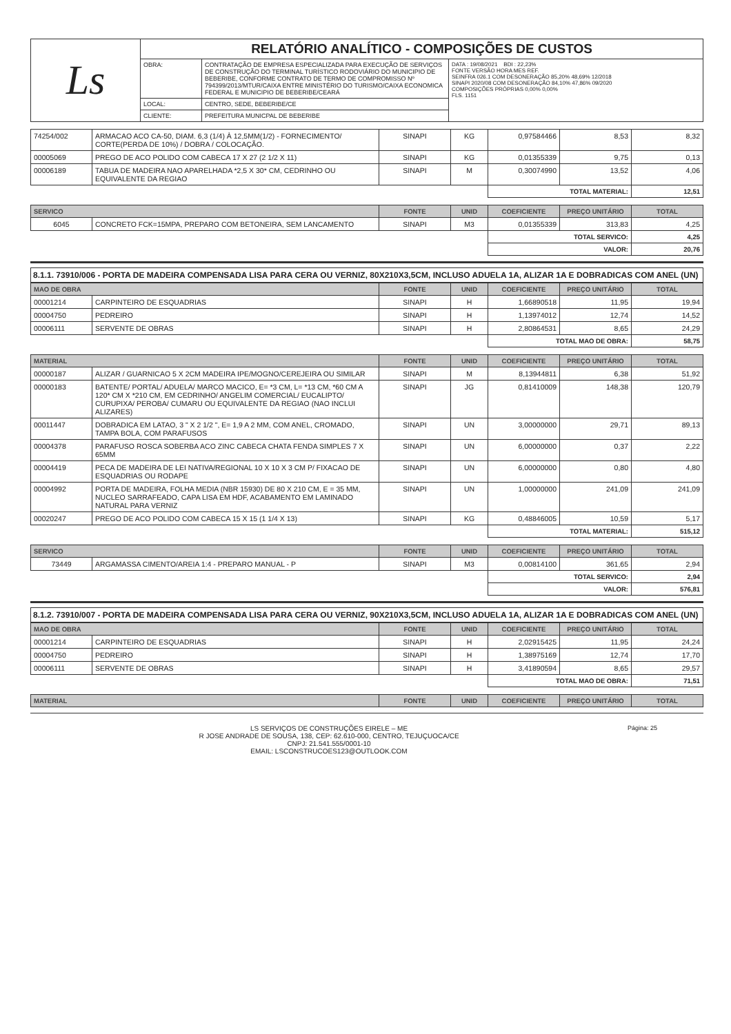| Ls | RELATÓRIO ANALÍTICO - COMPOSIÇÕES DE CUSTOS | | |
| | OBRA: | CONTRATAÇÃO DE EMPRESA ESPECIALIZADA PARA EXECUÇÃO DE SERVIÇOS DE CONSTRUÇÃO DO TERMINAL TURÍSTICO RODOVIÁRIO DO MUNICIPIO DE BEBERIBE, CONFORME CONTRATO DE TERMO DE COMPROMISSO Nº 794399/2013/MTUR/CAIXA ENTRE MINISTÉRIO DO TURISMO/CAIXA ECONOMICA FEDERAL E MUNICIPIO DE BEBERIBE/CEARÁ | DATA : 19/08/2021 BDI : 22,23% FONTE VERSÃO HORA MES REF. SEINFRA 026.1 COM DESONERAÇÃO 85,20% 48,69% 12/2018 SINAPI 2020/08 COM DESONERAÇÃO 84,10% 47,86% 09/2020 COMPOSIÇÕES PRÓPRIAS 0,00% 0,00% FLS. 1151 |
| | LOCAL: | CENTRO, SEDE, BEBERIBE/CE | |
| | CLIENTE: | PREFEITURA MUNICPAL DE BEBERIBE | |
| 74254/002 | ARMACAO ACO CA-50, DIAM. 6,3 (1/4) À 12,5MM(1/2) - FORNECIMENTO/ CORTE(PERDA DE 10%) / DOBRA / COLOCAÇÃO. | SINAPI | KG | 0,97584466 | 8,53 | 8,32 |
| 00005069 | PREGO DE ACO POLIDO COM CABECA 17 X 27 (2 1/2 X 11) | SINAPI | KG | 0,01355339 | 9,75 | 0,13 |
| 00006189 | TABUA DE MADEIRA NAO APARELHADA *2,5 X 30* CM, CEDRINHO OU EQUIVALENTE DA REGIAO | SINAPI | M | 0,30074990 | 13,52 | 4,06 |
| | | | | TOTAL MATERIAL: | | 12,51 |
| SERVICO | | FONTE | UNID | COEFICIENTE | PREÇO UNITÁRIO | TOTAL |
| --- | --- | --- | --- | --- | --- | --- |
| 6045 | CONCRETO FCK=15MPA, PREPARO COM BETONEIRA, SEM LANCAMENTO | SINAPI | M3 | 0,01355339 | 313,83 | 4,25 |
| | | | | TOTAL SERVICO: | | 4,25 |
| | | | | VALOR: | | 20,76 |
8.1.1. 73910/006 - PORTA DE MADEIRA COMPENSADA LISA PARA CERA OU VERNIZ, 80X210X3,5CM, INCLUSO ADUELA 1A, ALIZAR 1A E DOBRADICAS COM ANEL (UN)
| MAO DE OBRA | | FONTE | UNID | COEFICIENTE | PREÇO UNITÁRIO | TOTAL |
| --- | --- | --- | --- | --- | --- | --- |
| 00001214 | CARPINTEIRO DE ESQUADRIAS | SINAPI | H | 1,66890518 | 11,95 | 19,94 |
| 00004750 | PEDREIRO | SINAPI | H | 1,13974012 | 12,74 | 14,52 |
| 00006111 | SERVENTE DE OBRAS | SINAPI | H | 2,80864531 | 8,65 | 24,29 |
| | | | | TOTAL MAO DE OBRA: | | 58,75 |
| MATERIAL | | FONTE | UNID | COEFICIENTE | PREÇO UNITÁRIO | TOTAL |
| --- | --- | --- | --- | --- | --- | --- |
| 00000187 | ALIZAR / GUARNICAO 5 X 2CM MADEIRA IPE/MOGNO/CEREJEIRA OU SIMILAR | SINAPI | M | 8,13944811 | 6,38 | 51,92 |
| 00000183 | BATENTE/ PORTAL/ ADUELA/ MARCO MACICO, E= *3 CM, L= *13 CM, *60 CM A 120* CM X *210 CM, EM CEDRINHO/ ANGELIM COMERCIAL/ EUCALIPTO/ CURUPIXA/ PEROBA/ CUMARU OU EQUIVALENTE DA REGIAO (NAO INCLUI ALIZARES) | SINAPI | JG | 0,81410009 | 148,38 | 120,79 |
| 00011447 | DOBRADICA EM LATAO, 3 " X 2 1/2 ", E= 1,9 A 2 MM, COM ANEL, CROMADO, TAMPA BOLA, COM PARAFUSOS | SINAPI | UN | 3,00000000 | 29,71 | 89,13 |
| 00004378 | PARAFUSO ROSCA SOBERBA ACO ZINC CABECA CHATA FENDA SIMPLES 7 X 65MM | SINAPI | UN | 6,00000000 | 0,37 | 2,22 |
| 00004419 | PECA DE MADEIRA DE LEI NATIVA/REGIONAL 10 X 10 X 3 CM P/ FIXACAO DE ESQUADRIAS OU RODAPE | SINAPI | UN | 6,00000000 | 0,80 | 4,80 |
| 00004992 | PORTA DE MADEIRA, FOLHA MEDIA (NBR 15930) DE 80 X 210 CM, E = 35 MM, NUCLEO SARRAFEADO, CAPA LISA EM HDF, ACABAMENTO EM LAMINADO NATURAL PARA VERNIZ | SINAPI | UN | 1,00000000 | 241,09 | 241,09 |
| 00020247 | PREGO DE ACO POLIDO COM CABECA 15 X 15 (1 1/4 X 13) | SINAPI | KG | 0,48846005 | 10,59 | 5,17 |
| | | | | TOTAL MATERIAL: | | 515,12 |
| SERVICO | | FONTE | UNID | COEFICIENTE | PREÇO UNITÁRIO | TOTAL |
| --- | --- | --- | --- | --- | --- | --- |
| 73449 | ARGAMASSA CIMENTO/AREIA 1:4 - PREPARO MANUAL - P | SINAPI | M3 | 0,00814100 | 361,65 | 2,94 |
| | | | | TOTAL SERVICO: | | 2,94 |
| | | | | VALOR: | | 576,81 |
8.1.2. 73910/007 - PORTA DE MADEIRA COMPENSADA LISA PARA CERA OU VERNIZ, 90X210X3,5CM, INCLUSO ADUELA 1A, ALIZAR 1A E DOBRADICAS COM ANEL (UN)
| MAO DE OBRA | | FONTE | UNID | COEFICIENTE | PREÇO UNITÁRIO | TOTAL |
| --- | --- | --- | --- | --- | --- | --- |
| 00001214 | CARPINTEIRO DE ESQUADRIAS | SINAPI | H | 2,02915425 | 11,95 | 24,24 |
| 00004750 | PEDREIRO | SINAPI | H | 1,38975169 | 12,74 | 17,70 |
| 00006111 | SERVENTE DE OBRAS | SINAPI | H | 3,41890594 | 8,65 | 29,57 |
| | | | | TOTAL MAO DE OBRA: | | 71,51 |
| MATERIAL | FONTE | UNID | COEFICIENTE | PREÇO UNITÁRIO | TOTAL |
| --- | --- | --- | --- | --- | --- |
LS SERVIÇOS DE CONSTRUÇÕES EIRELE – ME
R JOSE ANDRADE DE SOUSA, 138, CEP: 62.610-000, CENTRO, TEJUÇUOCA/CE
CNPJ: 21.541.555/0001-10
EMAIL: LSCONSTRUCOES123@OUTLOOK.COM
Página: 25